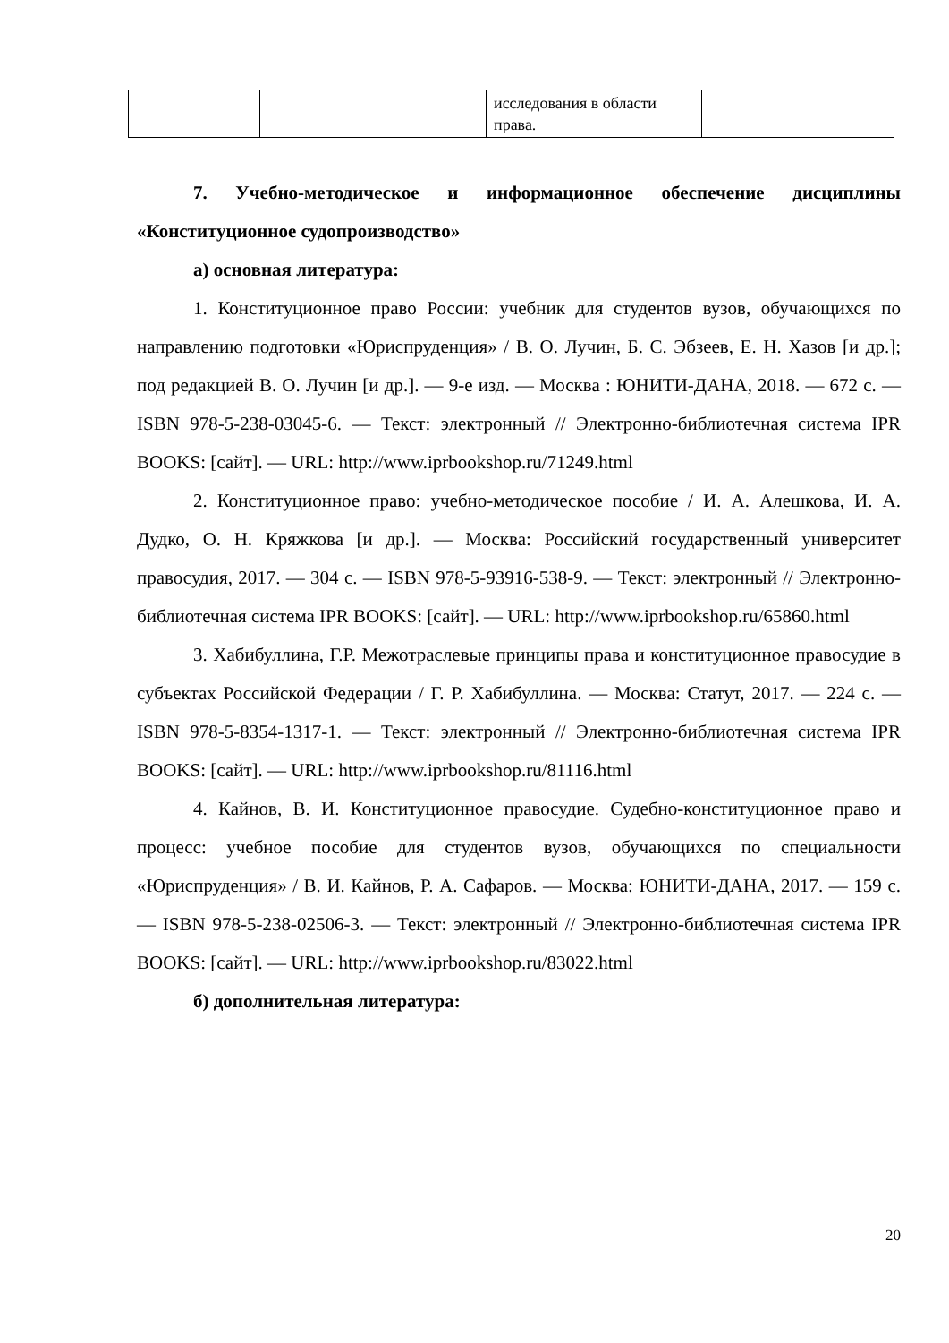| | | исследования в области права. | |
7. Учебно-методическое и информационное обеспечение дисциплины «Конституционное судопроизводство»
а) основная литература:
1. Конституционное право России: учебник для студентов вузов, обучающихся по направлению подготовки «Юриспруденция» / В. О. Лучин, Б. С. Эбзеев, Е. Н. Хазов [и др.]; под редакцией В. О. Лучин [и др.]. — 9-е изд. — Москва : ЮНИТИ-ДАНА, 2018. — 672 c. — ISBN 978-5-238-03045-6. — Текст: электронный // Электронно-библиотечная система IPR BOOKS: [сайт]. — URL: http://www.iprbookshop.ru/71249.html
2. Конституционное право: учебно-методическое пособие / И. А. Алешкова, И. А. Дудко, О. Н. Кряжкова [и др.]. — Москва: Российский государственный университет правосудия, 2017. — 304 c. — ISBN 978-5-93916-538-9. — Текст: электронный // Электронно-библиотечная система IPR BOOKS: [сайт]. — URL: http://www.iprbookshop.ru/65860.html
3. Хабибуллина, Г.Р. Межотраслевые принципы права и конституционное правосудие в субъектах Российской Федерации / Г. Р. Хабибуллина. — Москва: Статут, 2017. — 224 c. — ISBN 978-5-8354-1317-1. — Текст: электронный // Электронно-библиотечная система IPR BOOKS: [сайт]. — URL: http://www.iprbookshop.ru/81116.html
4. Кайнов, В. И. Конституционное правосудие. Судебно-конституционное право и процесс: учебное пособие для студентов вузов, обучающихся по специальности «Юриспруденция» / В. И. Кайнов, Р. А. Сафаров. — Москва: ЮНИТИ-ДАНА, 2017. — 159 c. — ISBN 978-5-238-02506-3. — Текст: электронный // Электронно-библиотечная система IPR BOOKS: [сайт]. — URL: http://www.iprbookshop.ru/83022.html
б) дополнительная литература:
20